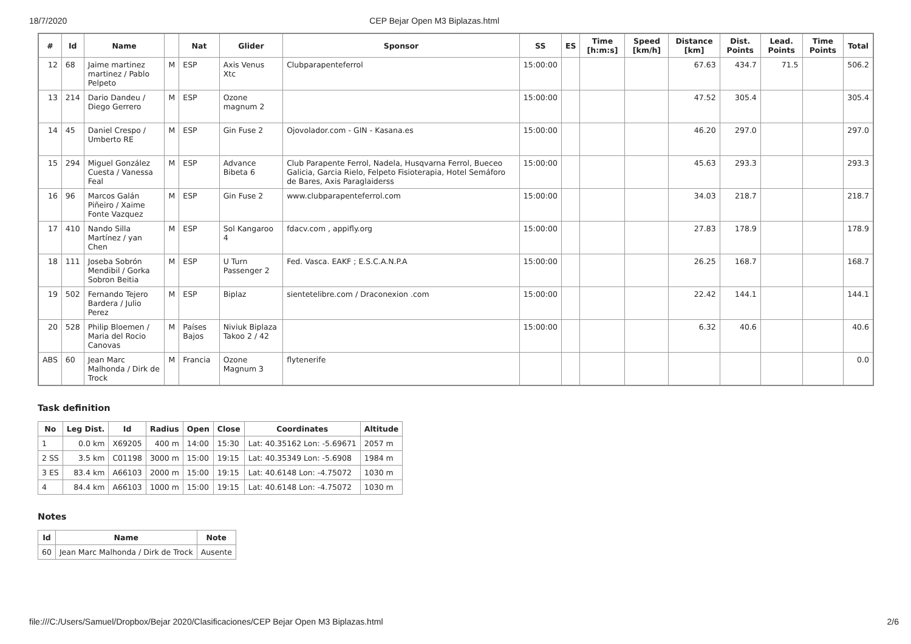18/7/2020 CEP Bejar Open M3 Biplazas.html
| # | Id | Name | | Nat | Glider | Sponsor | SS | ES | Time [h:m:s] | Speed [km/h] | Distance [km] | Dist. Points | Lead. Points | Time Points | Total |
| --- | --- | --- | --- | --- | --- | --- | --- | --- | --- | --- | --- | --- | --- | --- | --- |
| 12 | 68 | Jaime martinez martinez / Pablo Pelpeto | M | ESP | Axis Venus Xtc | Clubparapenteferrol | 15:00:00 | | | | 67.63 | 434.7 | 71.5 | | 506.2 |
| 13 | 214 | Dario Dandeu / Diego Gerrero | M | ESP | Ozone magnum 2 | | 15:00:00 | | | | 47.52 | 305.4 | | | 305.4 |
| 14 | 45 | Daniel Crespo / Umberto RE | M | ESP | Gin Fuse 2 | Ojovolador.com - GIN - Kasana.es | 15:00:00 | | | | 46.20 | 297.0 | | | 297.0 |
| 15 | 294 | Miguel González Cuesta / Vanessa Feal | M | ESP | Advance Bibeta 6 | Club Parapente Ferrol, Nadela, Husqvarna Ferrol, Bueceo Galicia, Garcia Rielo, Felpeto Fisioterapia, Hotel Semáforo de Bares, Axis Paraglaiderss | 15:00:00 | | | | 45.63 | 293.3 | | | 293.3 |
| 16 | 96 | Marcos Galán Piñeiro / Xaime Fonte Vazquez | M | ESP | Gin Fuse 2 | www.clubparapenteferrol.com | 15:00:00 | | | | 34.03 | 218.7 | | | 218.7 |
| 17 | 410 | Nando Silla Martínez / yan Chen | M | ESP | Sol Kangaroo 4 | fdacv.com , appifly.org | 15:00:00 | | | | 27.83 | 178.9 | | | 178.9 |
| 18 | 111 | Joseba Sobrón Mendibil / Gorka Sobron Beitia | M | ESP | U Turn Passenger 2 | Fed. Vasca. EAKF ; E.S.C.A.N.P.A | 15:00:00 | | | | 26.25 | 168.7 | | | 168.7 |
| 19 | 502 | Fernando Tejero Bardera / Julio Perez | M | ESP | Biplaz | sientetelibre.com / Draconexion .com | 15:00:00 | | | | 22.42 | 144.1 | | | 144.1 |
| 20 | 528 | Philip Bloemen / Maria del Rocio Canovas | M | Países Bajos | Niviuk Biplaza Takoo 2 / 42 | | 15:00:00 | | | | 6.32 | 40.6 | | | 40.6 |
| ABS | 60 | Jean Marc Malhonda / Dirk de Trock | M | Francia | Ozone Magnum 3 | flytenerife | | | | | | | | | 0.0 |
Task definition
| No | Leg Dist. | Id | Radius | Open | Close | Coordinates | Altitude |
| --- | --- | --- | --- | --- | --- | --- | --- |
| 1 | 0.0 km | X69205 | 400 m | 14:00 | 15:30 | Lat: 40.35162 Lon: -5.69671 | 2057 m |
| 2 SS | 3.5 km | C01198 | 3000 m | 15:00 | 19:15 | Lat: 40.35349 Lon: -5.6908 | 1984 m |
| 3 ES | 83.4 km | A66103 | 2000 m | 15:00 | 19:15 | Lat: 40.6148 Lon: -4.75072 | 1030 m |
| 4 | 84.4 km | A66103 | 1000 m | 15:00 | 19:15 | Lat: 40.6148 Lon: -4.75072 | 1030 m |
Notes
| Id | Name | Note |
| --- | --- | --- |
| 60 | Jean Marc Malhonda / Dirk de Trock | Ausente |
file:///C:/Users/Samuel/Dropbox/Bejar 2020/Clasificaciones/CEP Bejar Open M3 Biplazas.html 2/6